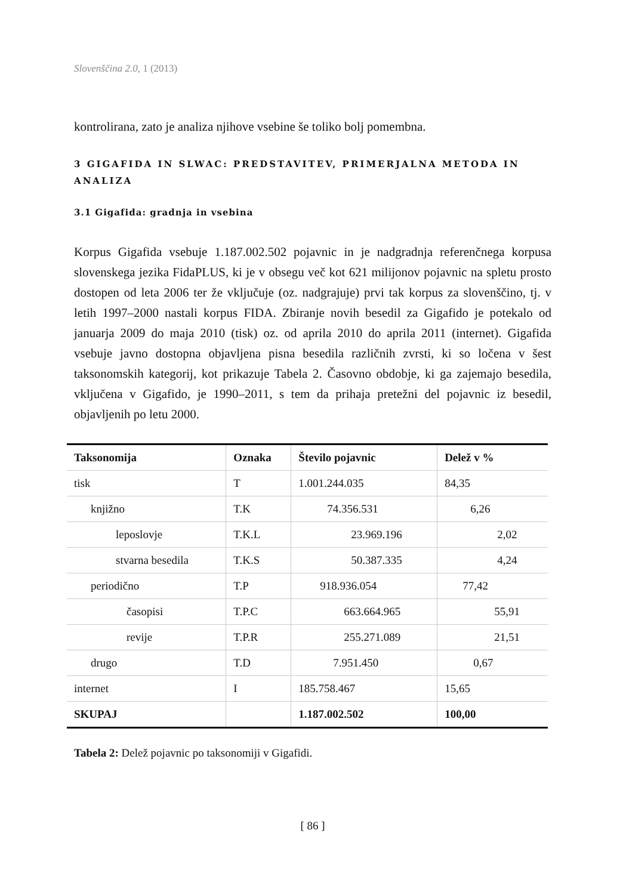Slovenščina 2.0, 1 (2013)
kontrolirana, zato je analiza njihove vsebine še toliko bolj pomembna.
3 GIGAFIDA IN SLWAC: PREDSTAVITEV, PRIMERJALNA METODA IN ANALIZA
3.1 Gigafida: gradnja in vsebina
Korpus Gigafida vsebuje 1.187.002.502 pojavnic in je nadgradnja referenčnega korpusa slovenskega jezika FidaPLUS, ki je v obsegu več kot 621 milijonov pojavnic na spletu prosto dostopen od leta 2006 ter že vključuje (oz. nadgrajuje) prvi tak korpus za slovenščino, tj. v letih 1997–2000 nastali korpus FIDA. Zbiranje novih besedil za Gigafido je potekalo od januarja 2009 do maja 2010 (tisk) oz. od aprila 2010 do aprila 2011 (internet). Gigafida vsebuje javno dostopna objavljena pisna besedila različnih zvrsti, ki so ločena v šest taksonomskih kategorij, kot prikazuje Tabela 2. Časovno obdobje, ki ga zajemajo besedila, vključena v Gigafido, je 1990–2011, s tem da prihaja pretežni del pojavnic iz besedil, objavljenih po letu 2000.
| Taksonomija | Oznaka | Število pojavnic | Delež v % |
| --- | --- | --- | --- |
| tisk | T | 1.001.244.035 | 84,35 |
| knjižno | T.K | 74.356.531 | 6,26 |
| leposlovje | T.K.L | 23.969.196 | 2,02 |
| stvarna besedila | T.K.S | 50.387.335 | 4,24 |
| periodično | T.P | 918.936.054 | 77,42 |
| časopisi | T.P.C | 663.664.965 | 55,91 |
| revije | T.P.R | 255.271.089 | 21,51 |
| drugo | T.D | 7.951.450 | 0,67 |
| internet | I | 185.758.467 | 15,65 |
| SKUPAJ | | 1.187.002.502 | 100,00 |
Tabela 2: Delež pojavnic po taksonomiji v Gigafidi.
[ 86 ]